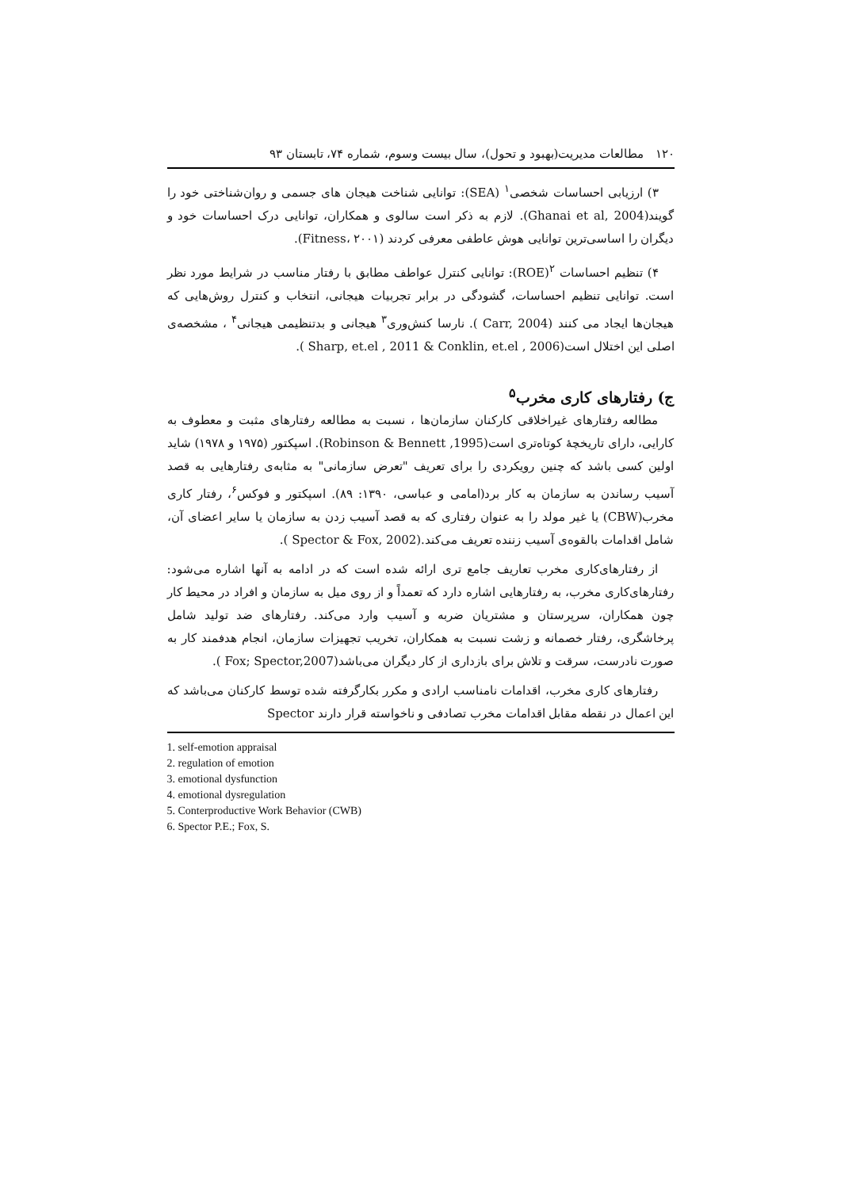۱۲۰ مطالعات مدیریت(بهبود و تحول)، سال بیست وسوم، شماره ۷۴، تابستان ۹۳
۳) ارزیابی احساسات شخصی<sup>۱</sup> (SEA): توانایی شناخت هیجان های جسمی و روان‌شناختی خود را گویند(Ghanai et al, 2004). لازم به ذکر است سالوی و همکاران، توانایی درک احساسات خود و دیگران را اساسی‌ترین توانایی هوش عاطفی معرفی کردند (Fitness، ۲۰۰۱).
۴) تنظیم احساسات <sup>۲</sup>(ROE): توانایی کنترل عواطف مطابق با رفتار مناسب در شرایط مورد نظر است. توانایی تنظیم احساسات، گشودگی در برابر تجربیات هیجانی، انتخاب و کنترل روش‌هایی که هیجان‌ها ایجاد می کنند (Carr, 2004 ). نارسا کنش‌وری<sup>۳</sup> هیجانی و بدتنظیمی هیجانی<sup>۴</sup> ، مشخصه‌ی اصلی این اختلال است(Sharp, et.el , 2011 & Conklin, et.el , 2006 ).
ج) رفتارهای کاری مخرب<sup>۵</sup>
مطالعه رفتارهای غیراخلاقی کارکنان سازمان‌ها ، نسبت به مطالعه رفتارهای مثبت و معطوف به کارایی، دارای تاریخچهٔ کوتاه‌تری است(Robinson & Bennett ,1995). اسپکتور (۱۹۷۵ و ۱۹۷۸) شاید اولین کسی باشد که چنین رویکردی را برای تعریف "تعرض سازمانی" به مثابه‌ی رفتارهایی به قصد آسیب رساندن به سازمان به کار برد(امامی و عباسی، ۱۳۹۰: ۸۹). اسپکتور و فوکس<sup>۶</sup>، رفتار کاری مخرب(CBW) یا غیر مولد را به عنوان رفتاری که به قصد آسیب زدن به سازمان یا سایر اعضای آن، شامل اقدامات بالقوه‌ی آسیب زننده تعریف می‌کند.(Spector & Fox, 2002 ).
از رفتارهای‌کاری مخرب تعاریف جامع تری ارائه شده است که در ادامه به آنها اشاره می‌شود: رفتارهای‌کاری مخرب، به رفتارهایی اشاره دارد که تعمداً و از روی میل به سازمان و افراد در محیط کار چون همکاران، سرپرستان و مشتریان ضربه و آسیب وارد می‌کند. رفتارهای ضد تولید شامل پرخاشگری، رفتار خصمانه و زشت نسبت به همکاران، تخریب تجهیزات سازمان، انجام هدفمند کار به صورت نادرست، سرقت و تلاش برای بازداری از کار دیگران می‌باشد(Fox; Spector,2007 ).
رفتارهای کاری مخرب، اقدامات نامناسب ارادی و مکرر بکارگرفته شده توسط کارکنان می‌باشد که این اعمال در نقطه مقابل اقدامات مخرب تصادفی و ناخواسته قرار دارند Spector
1. self-emotion appraisal
2. regulation of emotion
3. emotional dysfunction
4. emotional dysregulation
5. Conterproductive Work Behavior (CWB)
6. Spector P.E.; Fox, S.